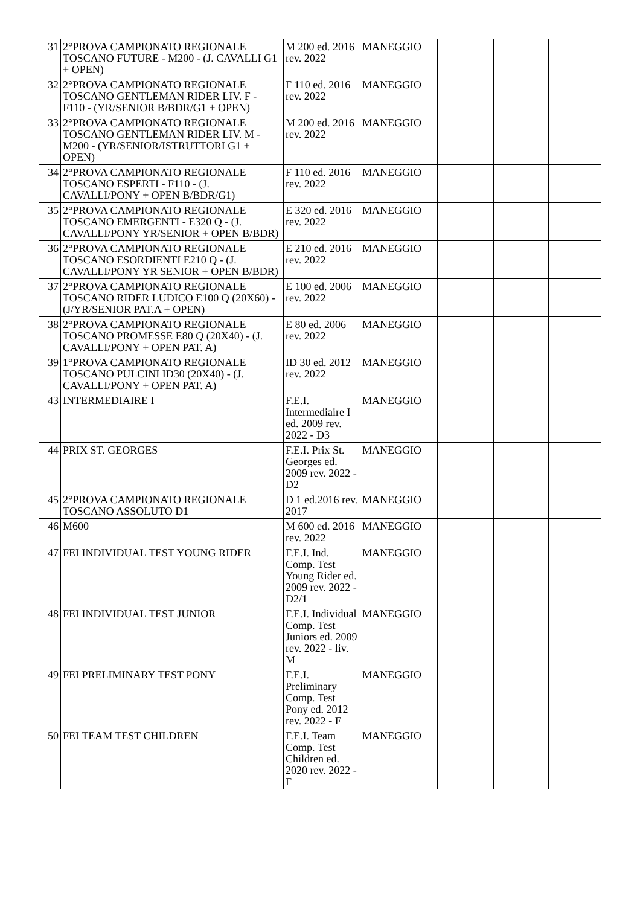| 31 | 2°PROVA CAMPIONATO REGIONALE TOSCANO FUTURE - M200 - (J. CAVALLI G1 + OPEN) | M 200 ed. 2016 rev. 2022 | MANEGGIO | | | |
| 32 | 2°PROVA CAMPIONATO REGIONALE TOSCANO GENTLEMAN RIDER LIV. F - F110 - (YR/SENIOR B/BDR/G1 + OPEN) | F 110 ed. 2016 rev. 2022 | MANEGGIO | | | |
| 33 | 2°PROVA CAMPIONATO REGIONALE TOSCANO GENTLEMAN RIDER LIV. M - M200 - (YR/SENIOR/ISTRUTTORI G1 + OPEN) | M 200 ed. 2016 rev. 2022 | MANEGGIO | | | |
| 34 | 2°PROVA CAMPIONATO REGIONALE TOSCANO ESPERTI - F110 - (J. CAVALLI/PONY + OPEN B/BDR/G1) | F 110 ed. 2016 rev. 2022 | MANEGGIO | | | |
| 35 | 2°PROVA CAMPIONATO REGIONALE TOSCANO EMERGENTI - E320 Q - (J. CAVALLI/PONY YR/SENIOR + OPEN B/BDR) | E 320 ed. 2016 rev. 2022 | MANEGGIO | | | |
| 36 | 2°PROVA CAMPIONATO REGIONALE TOSCANO ESORDIENTI E210 Q - (J. CAVALLI/PONY YR SENIOR + OPEN B/BDR) | E 210 ed. 2016 rev. 2022 | MANEGGIO | | | |
| 37 | 2°PROVA CAMPIONATO REGIONALE TOSCANO RIDER LUDICO E100 Q (20X60) - (J/YR/SENIOR PAT.A + OPEN) | E 100 ed. 2006 rev. 2022 | MANEGGIO | | | |
| 38 | 2°PROVA CAMPIONATO REGIONALE TOSCANO PROMESSE E80 Q (20X40) - (J. CAVALLI/PONY + OPEN PAT. A) | E 80 ed. 2006 rev. 2022 | MANEGGIO | | | |
| 39 | 1°PROVA CAMPIONATO REGIONALE TOSCANO PULCINI ID30 (20X40) - (J. CAVALLI/PONY + OPEN PAT. A) | ID 30 ed. 2012 rev. 2022 | MANEGGIO | | | |
| 43 | INTERMEDIAIRE I | F.E.I. Intermediaire I ed. 2009 rev. 2022 - D3 | MANEGGIO | | | |
| 44 | PRIX ST. GEORGES | F.E.I. Prix St. Georges ed. 2009 rev. 2022 - D2 | MANEGGIO | | | |
| 45 | 2°PROVA CAMPIONATO REGIONALE TOSCANO ASSOLUTO D1 | D 1 ed.2016 rev. 2017 | MANEGGIO | | | |
| 46 | M600 | M 600 ed. 2016 rev. 2022 | MANEGGIO | | | |
| 47 | FEI INDIVIDUAL TEST YOUNG RIDER | F.E.I. Ind. Comp. Test Young Rider ed. 2009 rev. 2022 - D2/1 | MANEGGIO | | | |
| 48 | FEI INDIVIDUAL TEST JUNIOR | F.E.I. Individual Comp. Test Juniors ed. 2009 rev. 2022 - liv. M | MANEGGIO | | | |
| 49 | FEI PRELIMINARY TEST PONY | F.E.I. Preliminary Comp. Test Pony ed. 2012 rev. 2022 - F | MANEGGIO | | | |
| 50 | FEI TEAM TEST CHILDREN | F.E.I. Team Comp. Test Children ed. 2020 rev. 2022 - F | MANEGGIO | | | |